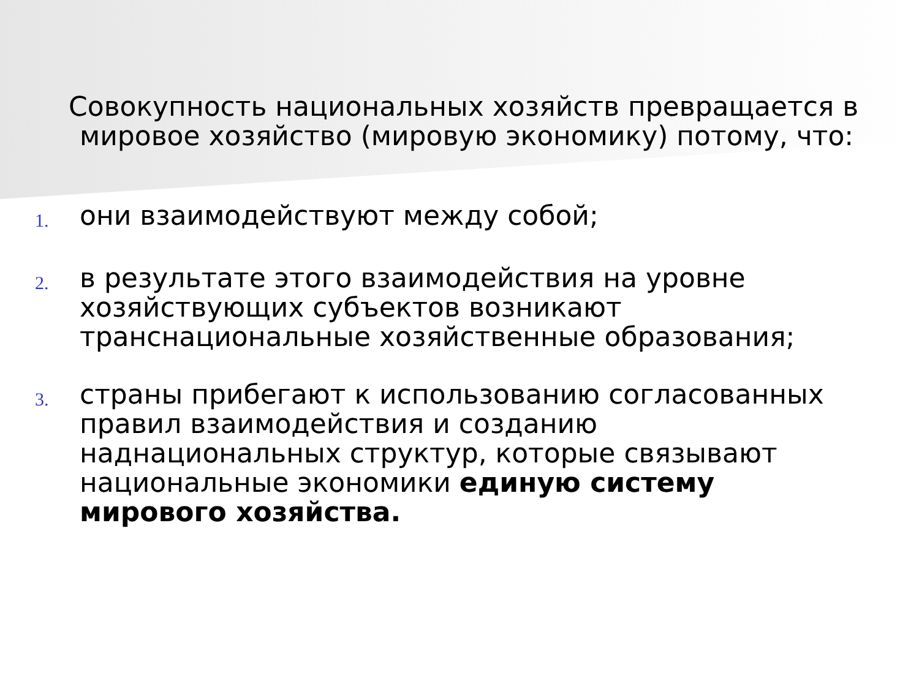Совокупность национальных хозяйств превращается в
мировое хозяйство (мировую экономику) потому, что:
1.
они взаимодействуют между собой;
2.
в результате этого взаимодействия на уровне хозяйствующих субъектов возникают транснациональные хозяйственные образования;
3.
страны прибегают к использованию согласованных правил взаимодействия и созданию наднациональных структур, которые связывают национальные экономики единую систему мирового хозяйства.